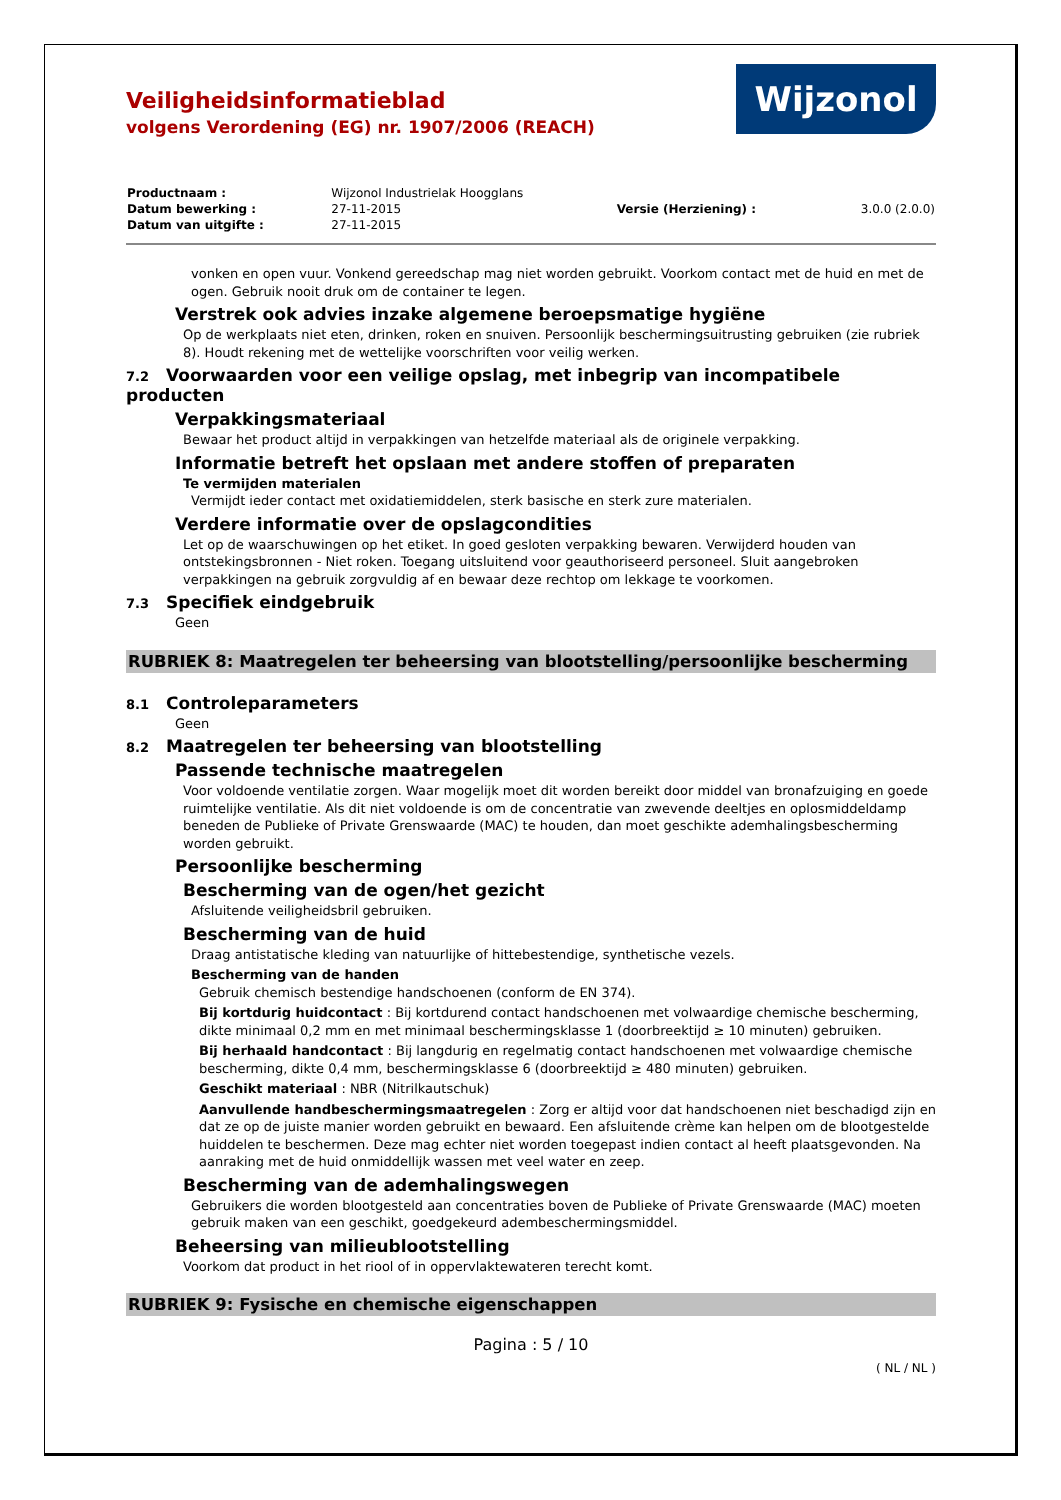Wijzonol
Veiligheidsinformatieblad
volgens Verordening (EG) nr. 1907/2006 (REACH)
| Productnaam : | Wijzonol Industrielak Hoogglans | | |
| Datum bewerking : | 27-11-2015 | Versie (Herziening) : | 3.0.0 (2.0.0) |
| Datum van uitgifte : | 27-11-2015 | | |
vonken en open vuur. Vonkend gereedschap mag niet worden gebruikt. Voorkom contact met de huid en met de ogen. Gebruik nooit druk om de container te legen.
Verstrek ook advies inzake algemene beroepsmatige hygiëne
Op de werkplaats niet eten, drinken, roken en snuiven. Persoonlijk beschermingsuitrusting gebruiken (zie rubriek 8). Houdt rekening met de wettelijke voorschriften voor veilig werken.
7.2 Voorwaarden voor een veilige opslag, met inbegrip van incompatibele producten
Verpakkingsmateriaal
Bewaar het product altijd in verpakkingen van hetzelfde materiaal als de originele verpakking.
Informatie betreft het opslaan met andere stoffen of preparaten
Te vermijden materialen
Vermijdt ieder contact met oxidatiemiddelen, sterk basische en sterk zure materialen.
Verdere informatie over de opslagcondities
Let op de waarschuwingen op het etiket. In goed gesloten verpakking bewaren. Verwijderd houden van ontstekingsbronnen - Niet roken. Toegang uitsluitend voor geauthoriseerd personeel. Sluit aangebroken verpakkingen na gebruik zorgvuldig af en bewaar deze rechtop om lekkage te voorkomen.
7.3 Specifiek eindgebruik
Geen
RUBRIEK 8: Maatregelen ter beheersing van blootstelling/persoonlijke bescherming
8.1 Controleparameters
Geen
8.2 Maatregelen ter beheersing van blootstelling
Passende technische maatregelen
Voor voldoende ventilatie zorgen. Waar mogelijk moet dit worden bereikt door middel van bronafzuiging en goede ruimtelijke ventilatie. Als dit niet voldoende is om de concentratie van zwevende deeltjes en oplosmiddeldamp beneden de Publieke of Private Grenswaarde (MAC) te houden, dan moet geschikte ademhalingsbescherming worden gebruikt.
Persoonlijke bescherming
Bescherming van de ogen/het gezicht
Afsluitende veiligheidsbril gebruiken.
Bescherming van de huid
Draag antistatische kleding van natuurlijke of hittebestendige, synthetische vezels.
Bescherming van de handen
Gebruik chemisch bestendige handschoenen (conform de EN 374).
Bij kortdurig huidcontact : Bij kortdurend contact handschoenen met volwaardige chemische bescherming, dikte minimaal 0,2 mm en met minimaal beschermingsklasse 1 (doorbreektijd ≥ 10 minuten) gebruiken.
Bij herhaald handcontact : Bij langdurig en regelmatig contact handschoenen met volwaardige chemische bescherming, dikte 0,4 mm, beschermingsklasse 6 (doorbreektijd ≥ 480 minuten) gebruiken.
Geschikt materiaal : NBR (Nitrilkautschuk)
Aanvullende handbeschermingsmaatregelen : Zorg er altijd voor dat handschoenen niet beschadigd zijn en dat ze op de juiste manier worden gebruikt en bewaard. Een afsluitende crème kan helpen om de blootgestelde huiddelen te beschermen. Deze mag echter niet worden toegepast indien contact al heeft plaatsgevonden. Na aanraking met de huid onmiddellijk wassen met veel water en zeep.
Bescherming van de ademhalingswegen
Gebruikers die worden blootgesteld aan concentraties boven de Publieke of Private Grenswaarde (MAC) moeten gebruik maken van een geschikt, goedgekeurd adembeschermingsmiddel.
Beheersing van milieublootstelling
Voorkom dat product in het riool of in oppervlaktewateren terecht komt.
RUBRIEK 9: Fysische en chemische eigenschappen
Pagina : 5 / 10
( NL / NL )